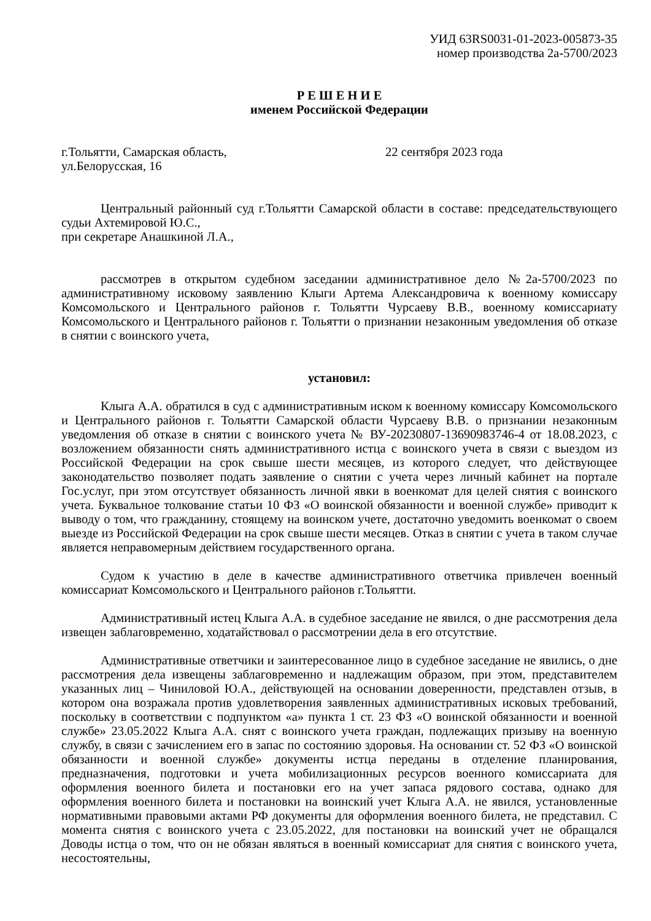УИД 63RS0031-01-2023-005873-35
номер производства 2а-5700/2023
Р Е Ш Е Н И Е
именем Российской Федерации
г.Тольятти, Самарская область, 22 сентября 2023 года
ул.Белорусская, 16
Центральный районный суд г.Тольятти Самарской области в составе: председательствующего судьи Ахтемировой Ю.С.,
при секретаре Анашкиной Л.А.,
рассмотрев в открытом судебном заседании административное дело №2а-5700/2023 по административному исковому заявлению Клыги Артема Александровича к военному комиссару Комсомольского и Центрального районов г. Тольятти Чурсаеву В.В., военному комиссариату Комсомольского и Центрального районов г. Тольятти о признании незаконным уведомления об отказе в снятии с воинского учета,
установил:
Клыга А.А. обратился в суд с административным иском к военному комиссару Комсомольского и Центрального районов г. Тольятти Самарской области Чурсаеву В.В. о признании незаконным уведомления об отказе в снятии с воинского учета № ВУ-20230807-13690983746-4 от 18.08.2023, с возложением обязанности снять административного истца с воинского учета в связи с выездом из Российской Федерации на срок свыше шести месяцев, из которого следует, что действующее законодательство позволяет подать заявление о снятии с учета через личный кабинет на портале Гос.услуг, при этом отсутствует обязанность личной явки в военкомат для целей снятия с воинского учета. Буквальное толкование статьи 10 ФЗ «О воинской обязанности и военной службе» приводит к выводу о том, что гражданину, стоящему на воинском учете, достаточно уведомить военкомат о своем выезде из Российской Федерации на срок свыше шести месяцев. Отказ в снятии с учета в таком случае является неправомерным действием государственного органа.
Судом к участию в деле в качестве административного ответчика привлечен военный комиссариат Комсомольского и Центрального районов г.Тольятти.
Административный истец Клыга А.А. в судебное заседание не явился, о дне рассмотрения дела извещен заблаговременно, ходатайствовал о рассмотрении дела в его отсутствие.
Административные ответчики и заинтересованное лицо в судебное заседание не явились, о дне рассмотрения дела извещены заблаговременно и надлежащим образом, при этом, представителем указанных лиц – Чиниловой Ю.А., действующей на основании доверенности, представлен отзыв, в котором она возражала против удовлетворения заявленных административных исковых требований, поскольку в соответствии с подпунктом «а» пункта 1 ст. 23 ФЗ «О воинской обязанности и военной службе» 23.05.2022 Клыга А.А. снят с воинского учета граждан, подлежащих призыву на военную службу, в связи с зачислением его в запас по состоянию здоровья. На основании ст. 52 ФЗ «О воинской обязанности и военной службе» документы истца переданы в отделение планирования, предназначения, подготовки и учета мобилизационных ресурсов военного комиссариата для оформления военного билета и постановки его на учет запаса рядового состава, однако для оформления военного билета и постановки на воинский учет Клыга А.А. не явился, установленные нормативными правовыми актами РФ документы для оформления военного билета, не представил. С момента снятия с воинского учета с 23.05.2022, для постановки на воинский учет не обращался Доводы истца о том, что он не обязан являться в военный комиссариат для снятия с воинского учета, несостоятельны,